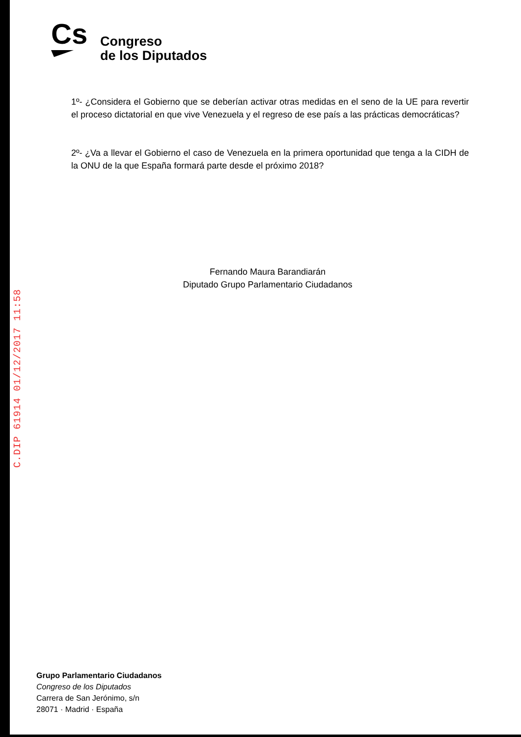Cs
Congreso
de los Diputados
1º- ¿Considera el Gobierno que se deberían activar otras medidas en el seno de la UE para revertir el proceso dictatorial en que vive Venezuela y el regreso de ese país a las prácticas democráticas?
2º- ¿Va a llevar el Gobierno el caso de Venezuela en la primera oportunidad que tenga a la CIDH de la ONU de la que España formará parte desde el próximo 2018?
Fernando Maura Barandiarán
Diputado Grupo Parlamentario Ciudadanos
C.DIP 61914 01/12/2017 11:58
Grupo Parlamentario Ciudadanos
Congreso de los Diputados
Carrera de San Jerónimo, s/n
28071 · Madrid · España